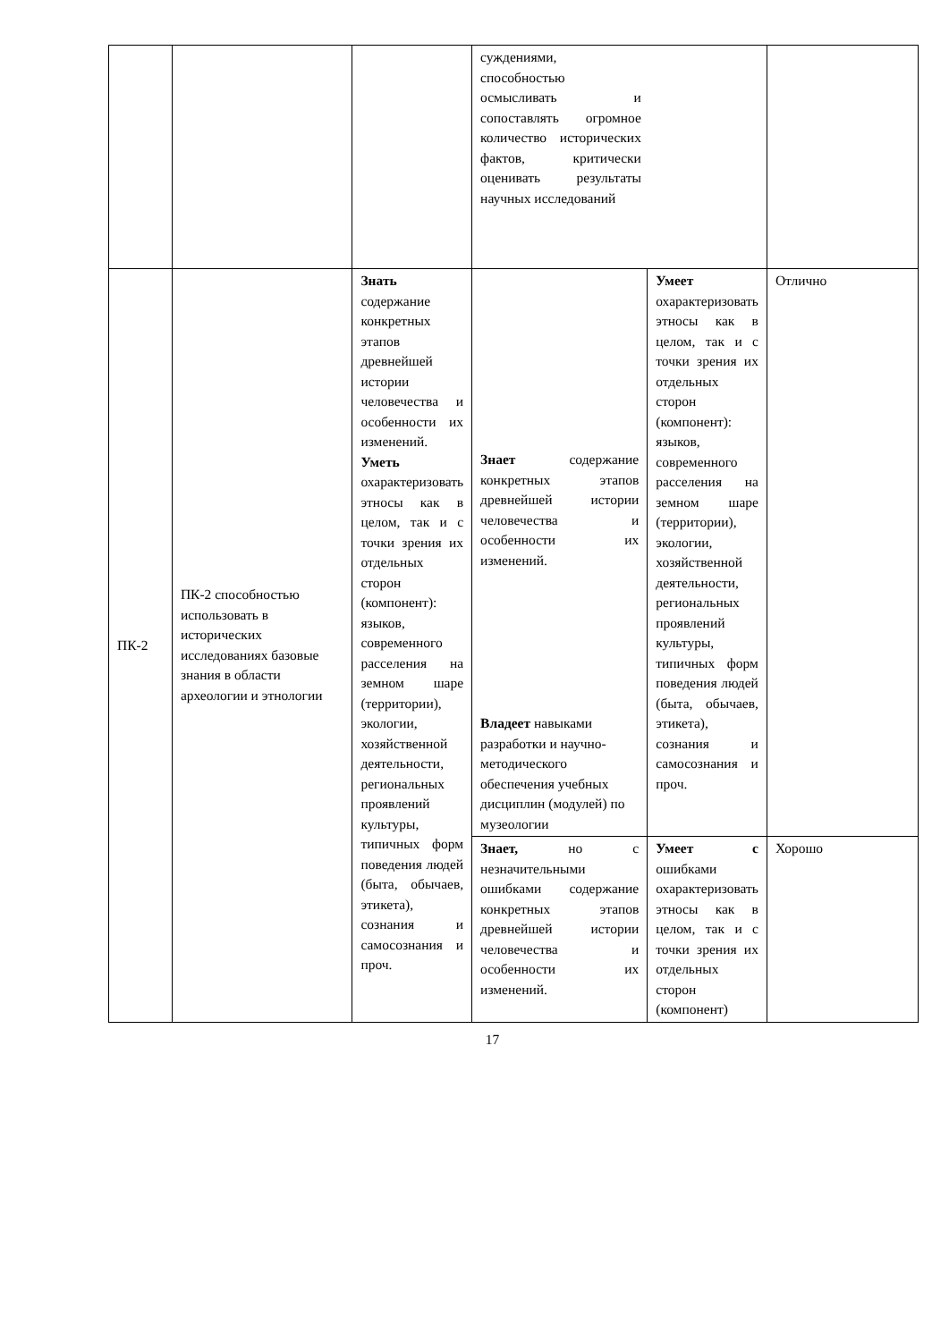| | | | суждениями, способностью осмысливать и сопоставлять огромное количество исторических фактов, критически оценивать результаты научных исследований | | |
| ПК-2 | ПК-2 способностью использовать в исторических исследованиях базовые знания в области археологии и этнологии | Знать содержание конкретных этапов древнейшей истории человечества и особенности их изменений. Уметь охарактеризовать этносы как в целом, так и с точки зрения их отдельных сторон (компонент): языков, современного расселения на земном шаре (территории), экологии, хозяйственной деятельности, региональных проявлений культуры, типичных форм поведения людей (быта, обычаев, этикета), сознания и самосознания и проч. | Знает содержание конкретных этапов древнейшей истории человечества и особенности их изменений. Владеет навыками разработки и научно-методического обеспечения учебных дисциплин (модулей) по музеологии | Умеет охарактеризовать этносы как в целом, так и с точки зрения их отдельных сторон (компонент): языков, современного расселения на земном шаре (территории), экологии, хозяйственной деятельности, региональных проявлений культуры, типичных форм поведения людей (быта, обычаев, этикета), сознания и самосознания и проч. | Отлично |
| | | | Знает, но с незначительными ошибками содержание конкретных этапов древнейшей истории человечества и особенности их изменений. | Умеет с ошибками охарактеризовать этносы как в целом, так и с точки зрения их отдельных сторон (компонент) | Хорошо |
17